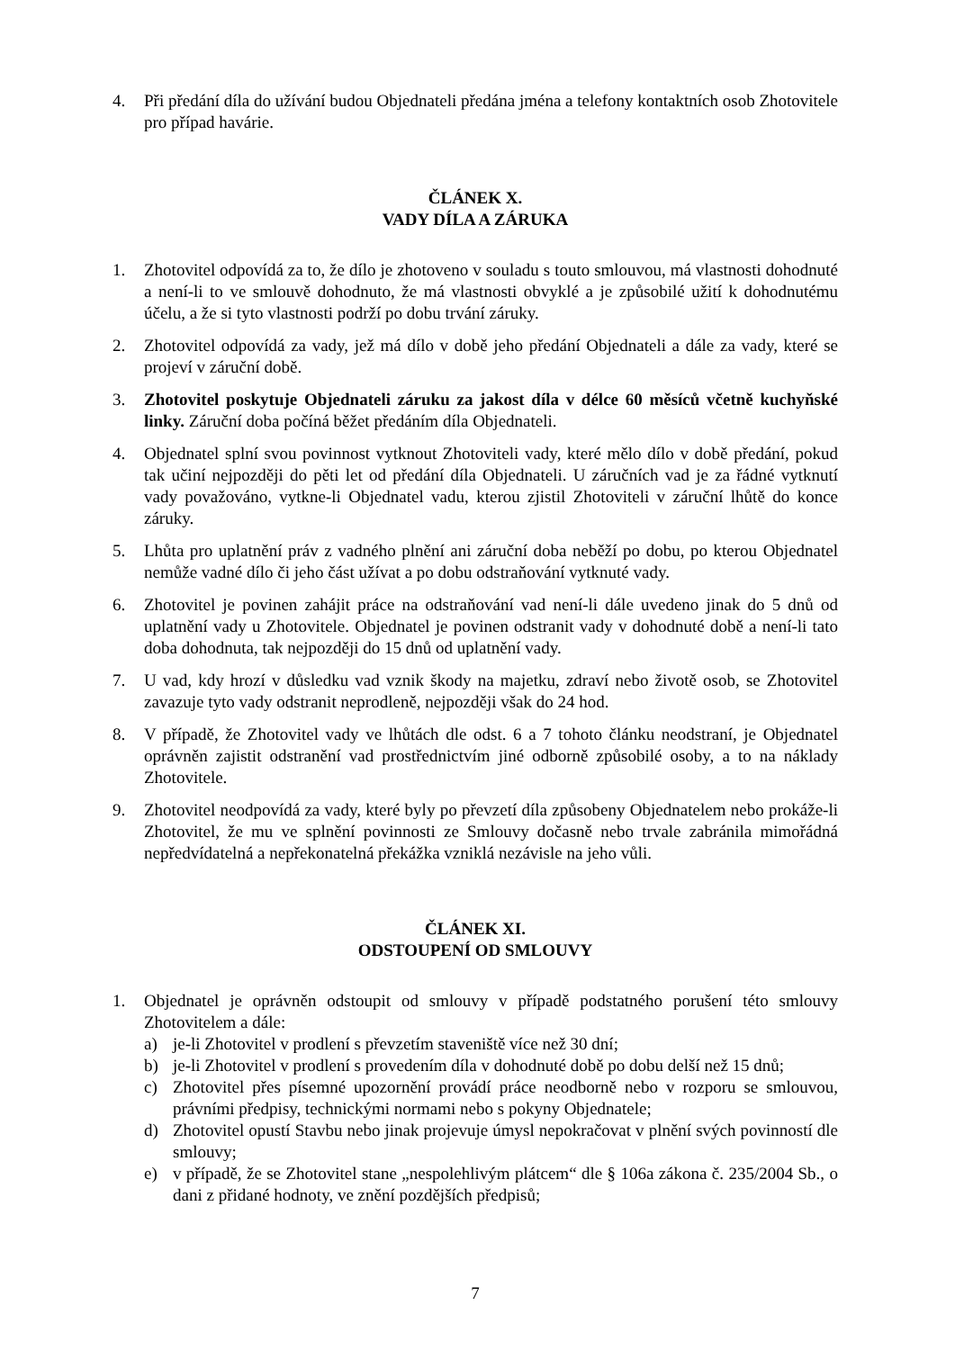4. Při předání díla do užívání budou Objednateli předána jména a telefony kontaktních osob Zhotovitele pro případ havárie.
ČLÁNEK X.
VADY DÍLA A ZÁRUKA
1. Zhotovitel odpovídá za to, že dílo je zhotoveno v souladu s touto smlouvou, má vlastnosti dohodnuté a není-li to ve smlouvě dohodnuto, že má vlastnosti obvyklé a je způsobilé užití k dohodnutému účelu, a že si tyto vlastnosti podrží po dobu trvání záruky.
2. Zhotovitel odpovídá za vady, jež má dílo v době jeho předání Objednateli a dále za vady, které se projeví v záruční době.
3. Zhotovitel poskytuje Objednateli záruku za jakost díla v délce 60 měsíců včetně kuchyňské linky. Záruční doba počíná běžet předáním díla Objednateli.
4. Objednatel splní svou povinnost vytknout Zhotoviteli vady, které mělo dílo v době předání, pokud tak učiní nejpozději do pěti let od předání díla Objednateli. U záručních vad je za řádné vytknutí vady považováno, vytkne-li Objednatel vadu, kterou zjistil Zhotoviteli v záruční lhůtě do konce záruky.
5. Lhůta pro uplatnění práv z vadného plnění ani záruční doba neběží po dobu, po kterou Objednatel nemůže vadné dílo či jeho část užívat a po dobu odstraňování vytknuté vady.
6. Zhotovitel je povinen zahájit práce na odstraňování vad není-li dále uvedeno jinak do 5 dnů od uplatnění vady u Zhotovitele. Objednatel je povinen odstranit vady v dohodnuté době a není-li tato doba dohodnuta, tak nejpozději do 15 dnů od uplatnění vady.
7. U vad, kdy hrozí v důsledku vad vznik škody na majetku, zdraví nebo životě osob, se Zhotovitel zavazuje tyto vady odstranit neprodleně, nejpozději však do 24 hod.
8. V případě, že Zhotovitel vady ve lhůtách dle odst. 6 a 7 tohoto článku neodstraní, je Objednatel oprávněn zajistit odstranění vad prostřednictvím jiné odborně způsobilé osoby, a to na náklady Zhotovitele.
9. Zhotovitel neodpovídá za vady, které byly po převzetí díla způsobeny Objednatelem nebo prokáže-li Zhotovitel, že mu ve splnění povinnosti ze Smlouvy dočasně nebo trvale zabránila mimořádná nepředvídatelná a nepřekonatelná překážka vzniklá nezávisle na jeho vůli.
ČLÁNEK XI.
ODSTOUPENÍ OD SMLOUVY
1. Objednatel je oprávněn odstoupit od smlouvy v případě podstatného porušení této smlouvy Zhotovitelem a dále:
a) je-li Zhotovitel v prodlení s převzetím staveniště více než 30 dní;
b) je-li Zhotovitel v prodlení s provedením díla v dohodnuté době po dobu delší než 15 dnů;
c) Zhotovitel přes písemné upozornění provádí práce neodborně nebo v rozporu se smlouvou, právními předpisy, technickými normami nebo s pokyny Objednatele;
d) Zhotovitel opustí Stavbu nebo jinak projevuje úmysl nepokračovat v plnění svých povinností dle smlouvy;
e) v případě, že se Zhotovitel stane „nespolehlivým plátcem“ dle § 106a zákona č. 235/2004 Sb., o dani z přidané hodnoty, ve znění pozdějších předpisů;
7